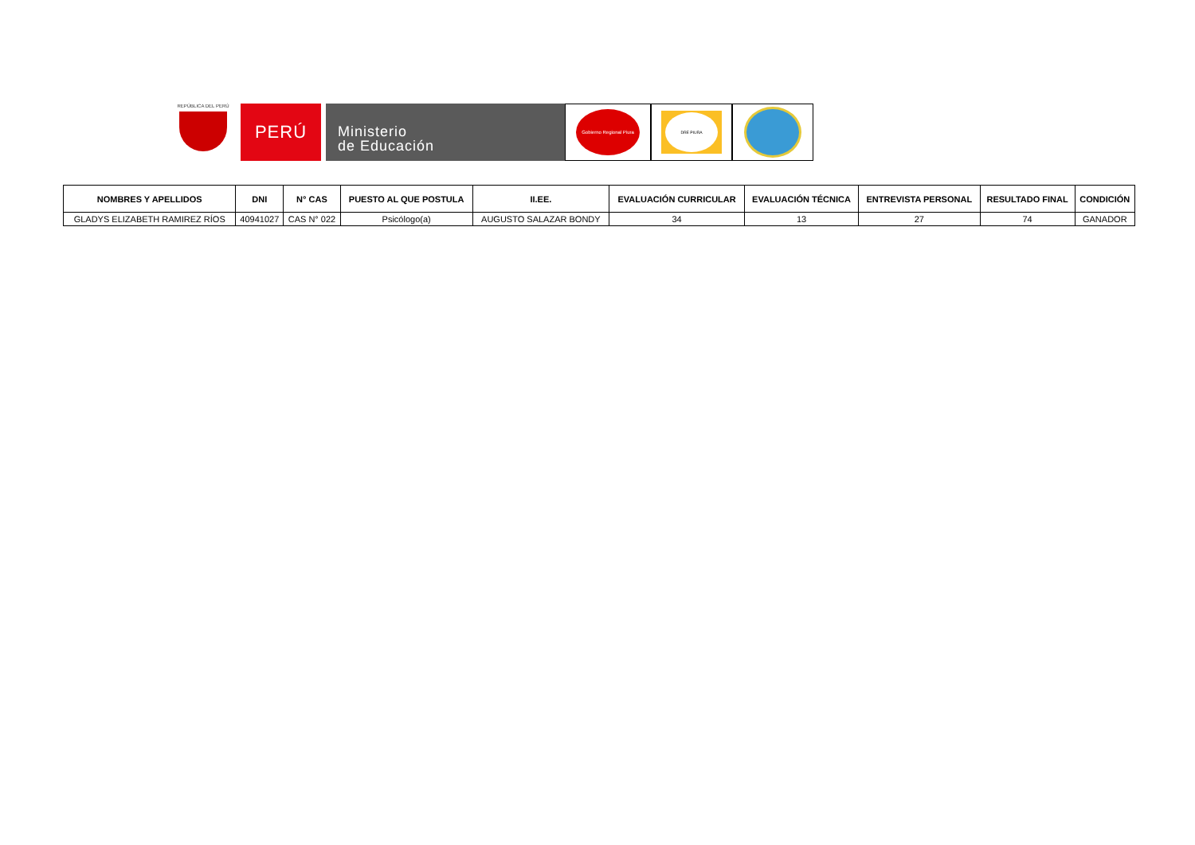REPÚBLICA DEL PERÚ
PERÚ
Ministerio
de Educación
Gobierno Regional Piura
DRE PIURA
| NOMBRES Y APELLIDOS | DNI | N° CAS | PUESTO AL QUE POSTULA | II.EE. | EVALUACIÓN CURRICULAR | EVALUACIÓN TÉCNICA | ENTREVISTA PERSONAL | RESULTADO FINAL | CONDICIÓN |
| --- | --- | --- | --- | --- | --- | --- | --- | --- | --- |
| GLADYS ELIZABETH RAMIREZ RÍOS | 40941027 | CAS N° 022 | Psicólogo(a) | AUGUSTO SALAZAR BONDY | 34 | 13 | 27 | 74 | GANADOR |